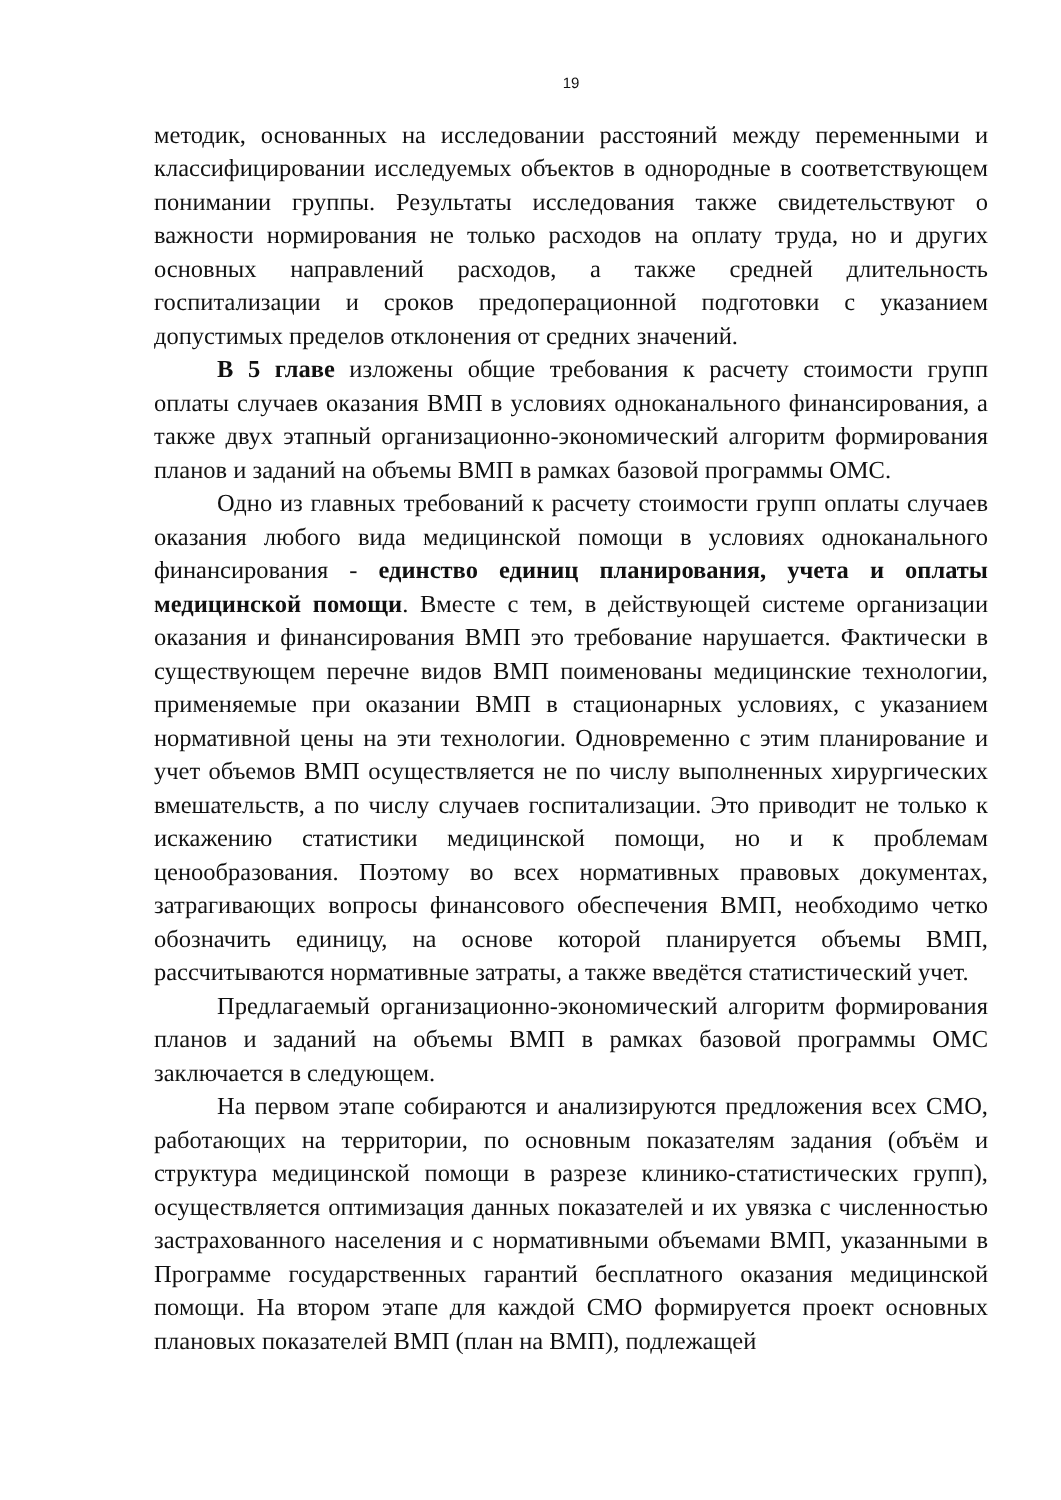19
методик, основанных на исследовании расстояний между переменными и классифицировании исследуемых объектов в однородные в соответствующем понимании группы. Результаты исследования также свидетельствуют о важности нормирования не только расходов на оплату труда, но и других основных направлений расходов, а также средней длительность госпитализации и сроков предоперационной подготовки с указанием допустимых пределов отклонения от средних значений.
В 5 главе изложены общие требования к расчету стоимости групп оплаты случаев оказания ВМП в условиях одноканального финансирования, а также двух этапный организационно-экономический алгоритм формирования планов и заданий на объемы ВМП в рамках базовой программы ОМС.
Одно из главных требований к расчету стоимости групп оплаты случаев оказания любого вида медицинской помощи в условиях одноканального финансирования - единство единиц планирования, учета и оплаты медицинской помощи. Вместе с тем, в действующей системе организации оказания и финансирования ВМП это требование нарушается. Фактически в существующем перечне видов ВМП поименованы медицинские технологии, применяемые при оказании ВМП в стационарных условиях, с указанием нормативной цены на эти технологии. Одновременно с этим планирование и учет объемов ВМП осуществляется не по числу выполненных хирургических вмешательств, а по числу случаев госпитализации. Это приводит не только к искажению статистики медицинской помощи, но и к проблемам ценообразования. Поэтому во всех нормативных правовых документах, затрагивающих вопросы финансового обеспечения ВМП, необходимо четко обозначить единицу, на основе которой планируется объемы ВМП, рассчитываются нормативные затраты, а также введётся статистический учет.
Предлагаемый организационно-экономический алгоритм формирования планов и заданий на объемы ВМП в рамках базовой программы ОМС заключается в следующем.
На первом этапе собираются и анализируются предложения всех СМО, работающих на территории, по основным показателям задания (объём и структура медицинской помощи в разрезе клинико-статистических групп), осуществляется оптимизация данных показателей и их увязка с численностью застрахованного населения и с нормативными объемами ВМП, указанными в Программе государственных гарантий бесплатного оказания медицинской помощи. На втором этапе для каждой СМО формируется проект основных плановых показателей ВМП (план на ВМП), подлежащей